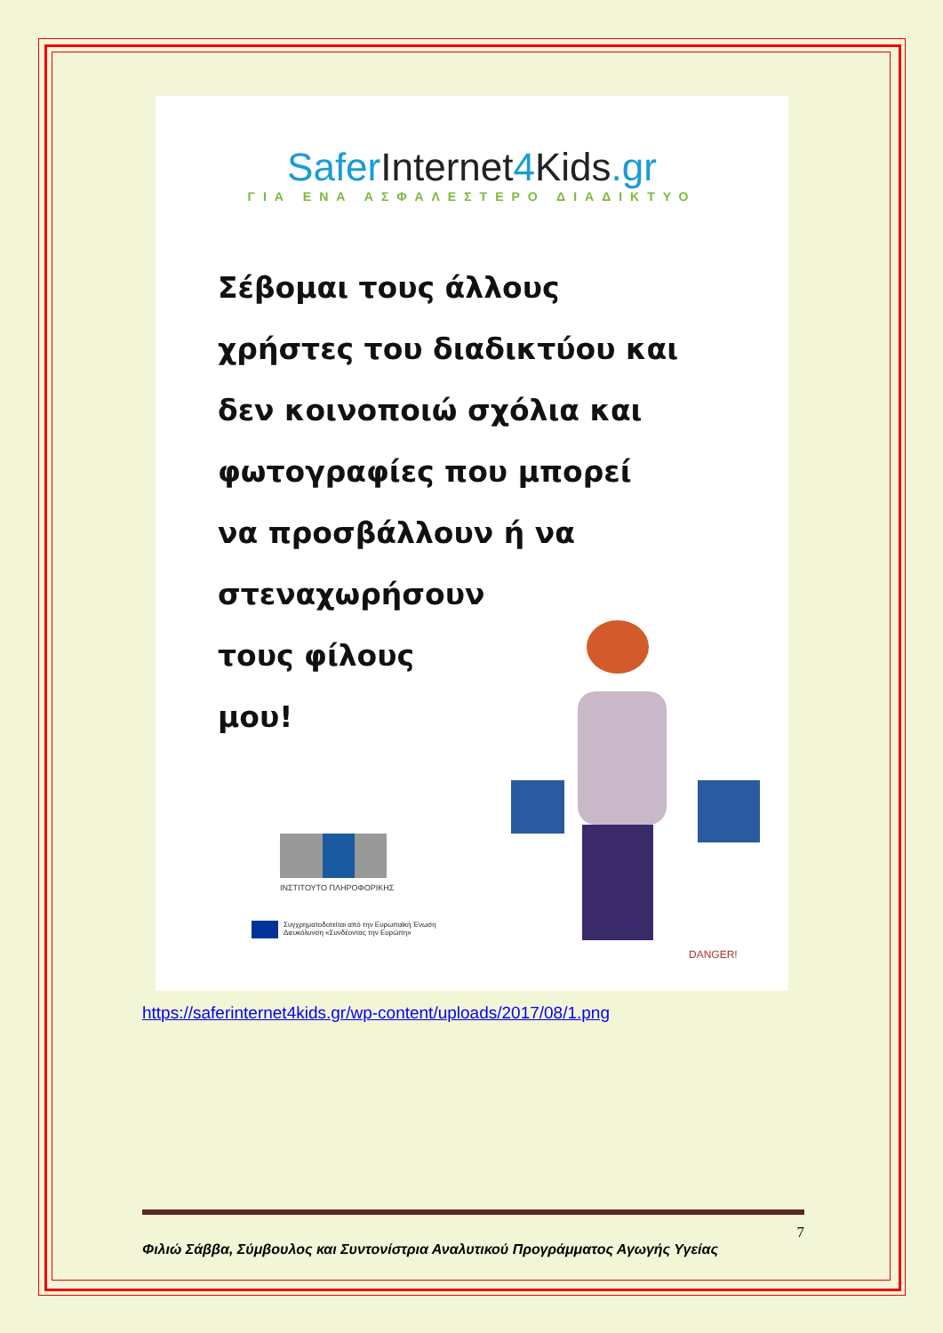SaferInternet4Kids.gr
ΓΙΑ ΕΝΑ ΑΣΦΑΛΕΣΤΕΡΟ ΔΙΑΔΙΚΤΥΟ
Σέβομαι τους άλλους
χρήστες του διαδικτύου και
δεν κοινοποιώ σχόλια και
φωτογραφίες που μπορεί
να προσβάλλουν ή να
στεναχωρήσουν
τους φίλους
μου!
DANGER!
ΙΝΣΤΙΤΟΥΤΟ ΠΛΗΡΟΦΟΡΙΚΗΣ
Συγχρηματοδοτείται από την Ευρωπαϊκή Ένωση
Διευκόλυνση «Συνδέοντας την Ευρώπη»
https://saferinternet4kids.gr/wp-content/uploads/2017/08/1.png
7
Φιλιώ Σάββα, Σύμβουλος και Συντονίστρια Αναλυτικού Προγράμματος Αγωγής Υγείας